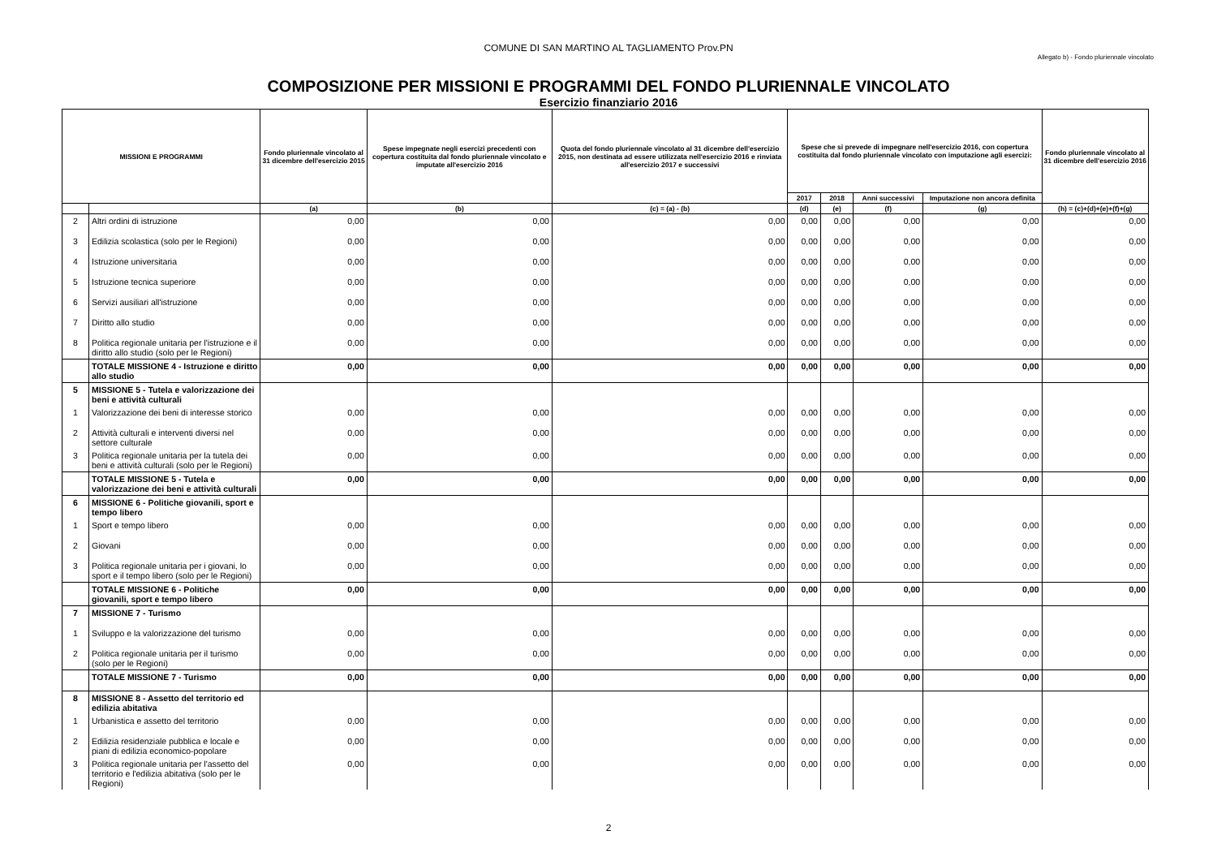COMUNE DI SAN MARTINO AL TAGLIAMENTO Prov.PN
Allegato b) - Fondo pluriennale vincolato
COMPOSIZIONE PER MISSIONI E PROGRAMMI DEL FONDO PLURIENNALE VINCOLATO
Esercizio finanziario 2016
| MISSIONI E PROGRAMMI | | Fondo pluriennale vincolato al 31 dicembre dell'esercizio 2015 | Spese impegnate negli esercizi precedenti con copertura costituita dal fondo pluriennale vincolato e imputate all'esercizio 2016 | Quota del fondo pluriennale vincolato al 31 dicembre dell'esercizio 2015, non destinata ad essere utilizzata nell'esercizio 2016 e rinviata all'esercizio 2017 e successivi | Spese che si prevede di impegnare nell'esercizio 2016, con copertura costituita dal fondo pluriennale vincolato con imputazione agli esercizi: | | | | Fondo pluriennale vincolato al 31 dicembre dell'esercizio 2016 |
| --- | --- | --- | --- | --- | --- | --- | --- | --- | --- |
| | | | | | 2017 | 2018 | Anni successivi | Imputazione non ancora definita | |
| | | (a) | (b) | (c) = (a) - (b) | (d) | (e) | (f) | (g) | (h) = (c)+(d)+(e)+(f)+(g) |
| 2 | Altri ordini di istruzione | 0,00 | 0,00 | 0,00 | 0,00 | 0,00 | 0,00 | 0,00 | 0,00 |
| 3 | Edilizia scolastica (solo per le Regioni) | 0,00 | 0,00 | 0,00 | 0,00 | 0,00 | 0,00 | 0,00 | 0,00 |
| 4 | Istruzione universitaria | 0,00 | 0,00 | 0,00 | 0,00 | 0,00 | 0,00 | 0,00 | 0,00 |
| 5 | Istruzione tecnica superiore | 0,00 | 0,00 | 0,00 | 0,00 | 0,00 | 0,00 | 0,00 | 0,00 |
| 6 | Servizi ausiliari all'istruzione | 0,00 | 0,00 | 0,00 | 0,00 | 0,00 | 0,00 | 0,00 | 0,00 |
| 7 | Diritto allo studio | 0,00 | 0,00 | 0,00 | 0,00 | 0,00 | 0,00 | 0,00 | 0,00 |
| 8 | Politica regionale unitaria per l'istruzione e il diritto allo studio (solo per le Regioni) | 0,00 | 0,00 | 0,00 | 0,00 | 0,00 | 0,00 | 0,00 | 0,00 |
| | TOTALE MISSIONE 4 - Istruzione e diritto allo studio | 0,00 | 0,00 | 0,00 | 0,00 | 0,00 | 0,00 | 0,00 | 0,00 |
| 5 | MISSIONE 5 - Tutela e valorizzazione dei beni e attività culturali | | | | | | | | |
| 1 | Valorizzazione dei beni di interesse storico | 0,00 | 0,00 | 0,00 | 0,00 | 0,00 | 0,00 | 0,00 | 0,00 |
| 2 | Attività culturali e interventi diversi nel settore culturale | 0,00 | 0,00 | 0,00 | 0,00 | 0,00 | 0,00 | 0,00 | 0,00 |
| 3 | Politica regionale unitaria per la tutela dei beni e attività culturali (solo per le Regioni) | 0,00 | 0,00 | 0,00 | 0,00 | 0,00 | 0,00 | 0,00 | 0,00 |
| | TOTALE MISSIONE 5 - Tutela e valorizzazione dei beni e attività culturali | 0,00 | 0,00 | 0,00 | 0,00 | 0,00 | 0,00 | 0,00 | 0,00 |
| 6 | MISSIONE 6 - Politiche giovanili, sport e tempo libero | | | | | | | | |
| 1 | Sport e tempo libero | 0,00 | 0,00 | 0,00 | 0,00 | 0,00 | 0,00 | 0,00 | 0,00 |
| 2 | Giovani | 0,00 | 0,00 | 0,00 | 0,00 | 0,00 | 0,00 | 0,00 | 0,00 |
| 3 | Politica regionale unitaria per i giovani, lo sport e il tempo libero (solo per le Regioni) | 0,00 | 0,00 | 0,00 | 0,00 | 0,00 | 0,00 | 0,00 | 0,00 |
| | TOTALE MISSIONE 6 - Politiche giovanili, sport e tempo libero | 0,00 | 0,00 | 0,00 | 0,00 | 0,00 | 0,00 | 0,00 | 0,00 |
| 7 | MISSIONE 7 - Turismo | | | | | | | | |
| 1 | Sviluppo e la valorizzazione del turismo | 0,00 | 0,00 | 0,00 | 0,00 | 0,00 | 0,00 | 0,00 | 0,00 |
| 2 | Politica regionale unitaria per il turismo (solo per le Regioni) | 0,00 | 0,00 | 0,00 | 0,00 | 0,00 | 0,00 | 0,00 | 0,00 |
| | TOTALE MISSIONE 7 - Turismo | 0,00 | 0,00 | 0,00 | 0,00 | 0,00 | 0,00 | 0,00 | 0,00 |
| 8 | MISSIONE 8 - Assetto del territorio ed edilizia abitativa | | | | | | | | |
| 1 | Urbanistica e assetto del territorio | 0,00 | 0,00 | 0,00 | 0,00 | 0,00 | 0,00 | 0,00 | 0,00 |
| 2 | Edilizia residenziale pubblica e locale e piani di edilizia economico-popolare | 0,00 | 0,00 | 0,00 | 0,00 | 0,00 | 0,00 | 0,00 | 0,00 |
| 3 | Politica regionale unitaria per l'assetto del territorio e l'edilizia abitativa (solo per le Regioni) | 0,00 | 0,00 | 0,00 | 0,00 | 0,00 | 0,00 | 0,00 | 0,00 |
2